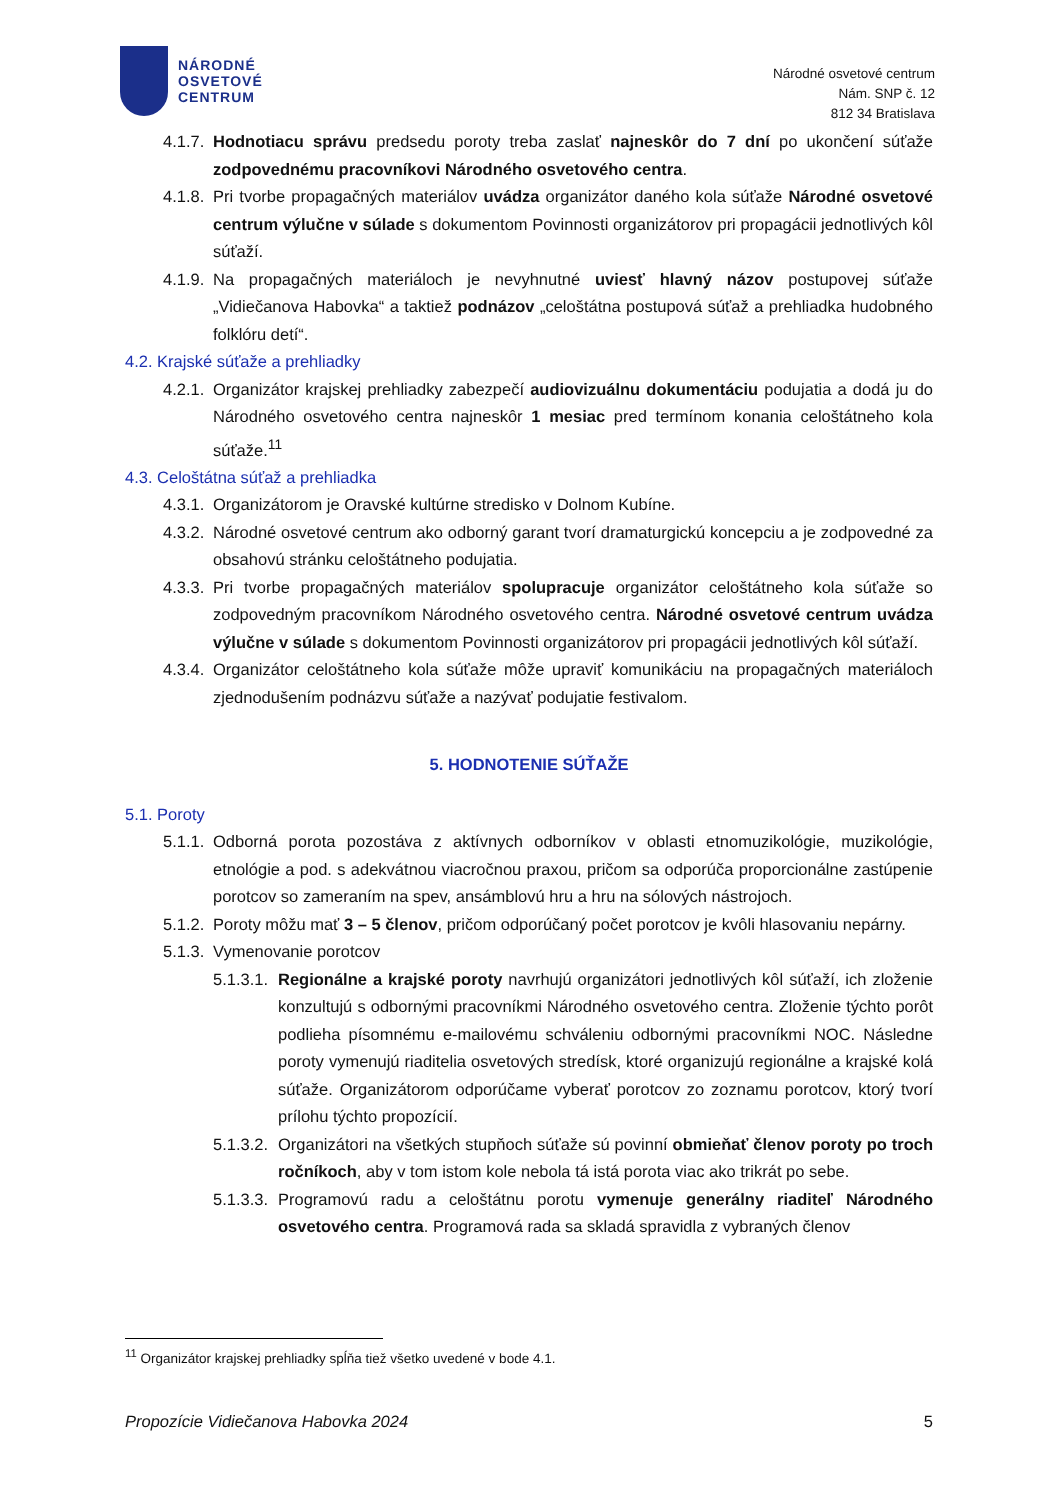NÁRODNÉ
OSVETOVÉ
CENTRUM
Národné osvetové centrum
Nám. SNP č. 12
812 34 Bratislava
4.1.7. Hodnotiacu správu predsedu poroty treba zaslať najneskôr do 7 dní po ukončení súťaže zodpovednému pracovníkovi Národného osvetového centra.
4.1.8. Pri tvorbe propagačných materiálov uvádza organizátor daného kola súťaže Národné osvetové centrum výlučne v súlade s dokumentom Povinnosti organizátorov pri propagácii jednotlivých kôl súťaží.
4.1.9. Na propagačných materiáloch je nevyhnutné uviesť hlavný názov postupovej súťaže „Vidiečanova Habovka“ a taktiež podnázov „celoštátna postupová súťaž a prehliadka hudobného folklóru detí“.
4.2. Krajské súťaže a prehliadky
4.2.1. Organizátor krajskej prehliadky zabezpečí audiovizuálnu dokumentáciu podujatia a dodá ju do Národného osvetového centra najneskôr 1 mesiac pred termínom konania celoštátneho kola súťaže.<sup>11</sup>
4.3. Celoštátna súťaž a prehliadka
4.3.1. Organizátorom je Oravské kultúrne stredisko v Dolnom Kubíne.
4.3.2. Národné osvetové centrum ako odborný garant tvorí dramaturgickú koncepciu a je zodpovedné za obsahovú stránku celoštátneho podujatia.
4.3.3. Pri tvorbe propagačných materiálov spolupracuje organizátor celoštátneho kola súťaže so zodpovedným pracovníkom Národného osvetového centra. Národné osvetové centrum uvádza výlučne v súlade s dokumentom Povinnosti organizátorov pri propagácii jednotlivých kôl súťaží.
4.3.4. Organizátor celoštátneho kola súťaže môže upraviť komunikáciu na propagačných materiáloch zjednodušením podnázvu súťaže a nazývať podujatie festivalom.
5. HODNOTENIE SÚŤAŽE
5.1. Poroty
5.1.1. Odborná porota pozostáva z aktívnych odborníkov v oblasti etnomuzikológie, muzikológie, etnológie a pod. s adekvátnou viacročnou praxou, pričom sa odporúča proporcionálne zastúpenie porotcov so zameraním na spev, ansámblovú hru a hru na sólových nástrojoch.
5.1.2. Poroty môžu mať 3 – 5 členov, pričom odporúčaný počet porotcov je kvôli hlasovaniu nepárny.
5.1.3. Vymenovanie porotcov
5.1.3.1. Regionálne a krajské poroty navrhujú organizátori jednotlivých kôl súťaží, ich zloženie konzultujú s odbornými pracovníkmi Národného osvetového centra. Zloženie týchto porôt podlieha písomnému e-mailovému schváleniu odbornými pracovníkmi NOC. Následne poroty vymenujú riaditelia osvetových stredísk, ktoré organizujú regionálne a krajské kolá súťaže. Organizátorom odporúčame vyberať porotcov zo zoznamu porotcov, ktorý tvorí prílohu týchto propozícií.
5.1.3.2. Organizátori na všetkých stupňoch súťaže sú povinní obmieňať členov poroty po troch ročníkoch, aby v tom istom kole nebola tá istá porota viac ako trikrát po sebe.
5.1.3.3. Programovú radu a celoštátnu porotu vymenuje generálny riaditeľ Národného osvetového centra. Programová rada sa skladá spravidla z vybraných členov
<sup>11</sup> Organizátor krajskej prehliadky spĺňa tiež všetko uvedené v bode 4.1.
Propozície Vidiečanova Habovka 2024 5